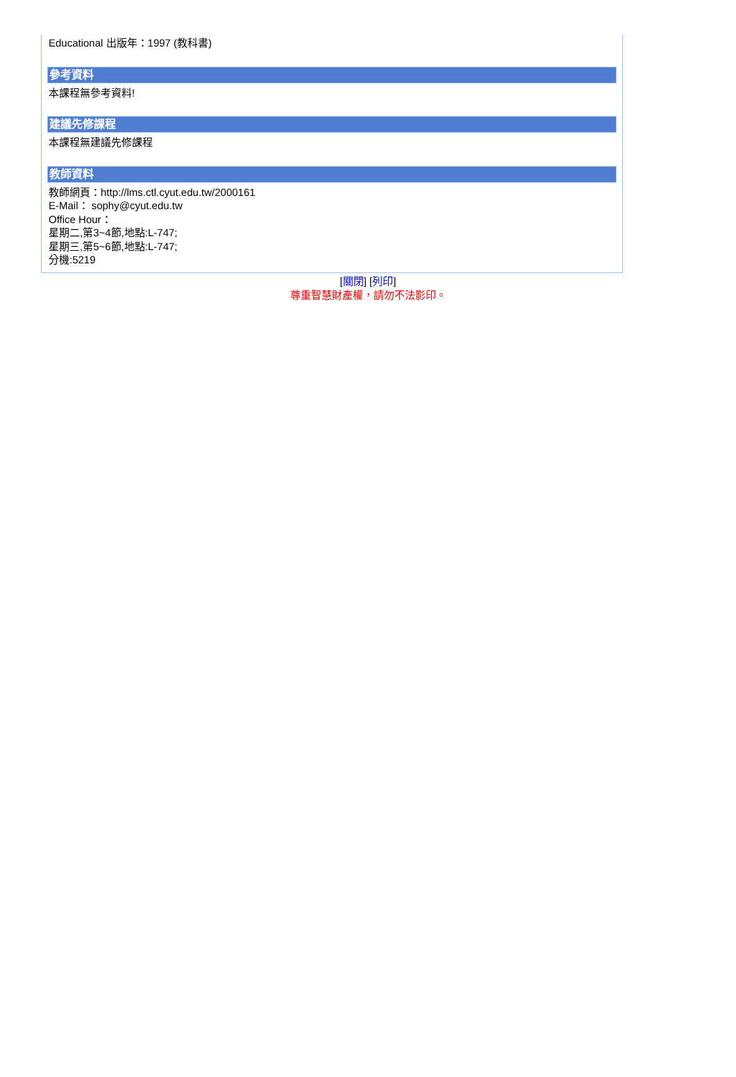Educational 出版年：1997 (教科書)
參考資料
本課程無參考資料!
建議先修課程
本課程無建議先修課程
教師資料
教師網頁：http://lms.ctl.cyut.edu.tw/2000161
E-Mail： sophy@cyut.edu.tw
Office Hour：
星期二,第3~4節,地點:L-747;
星期三,第5~6節,地點:L-747;
分機:5219
[關閉] [列印]
尊重智慧財產權，請勿不法影印。